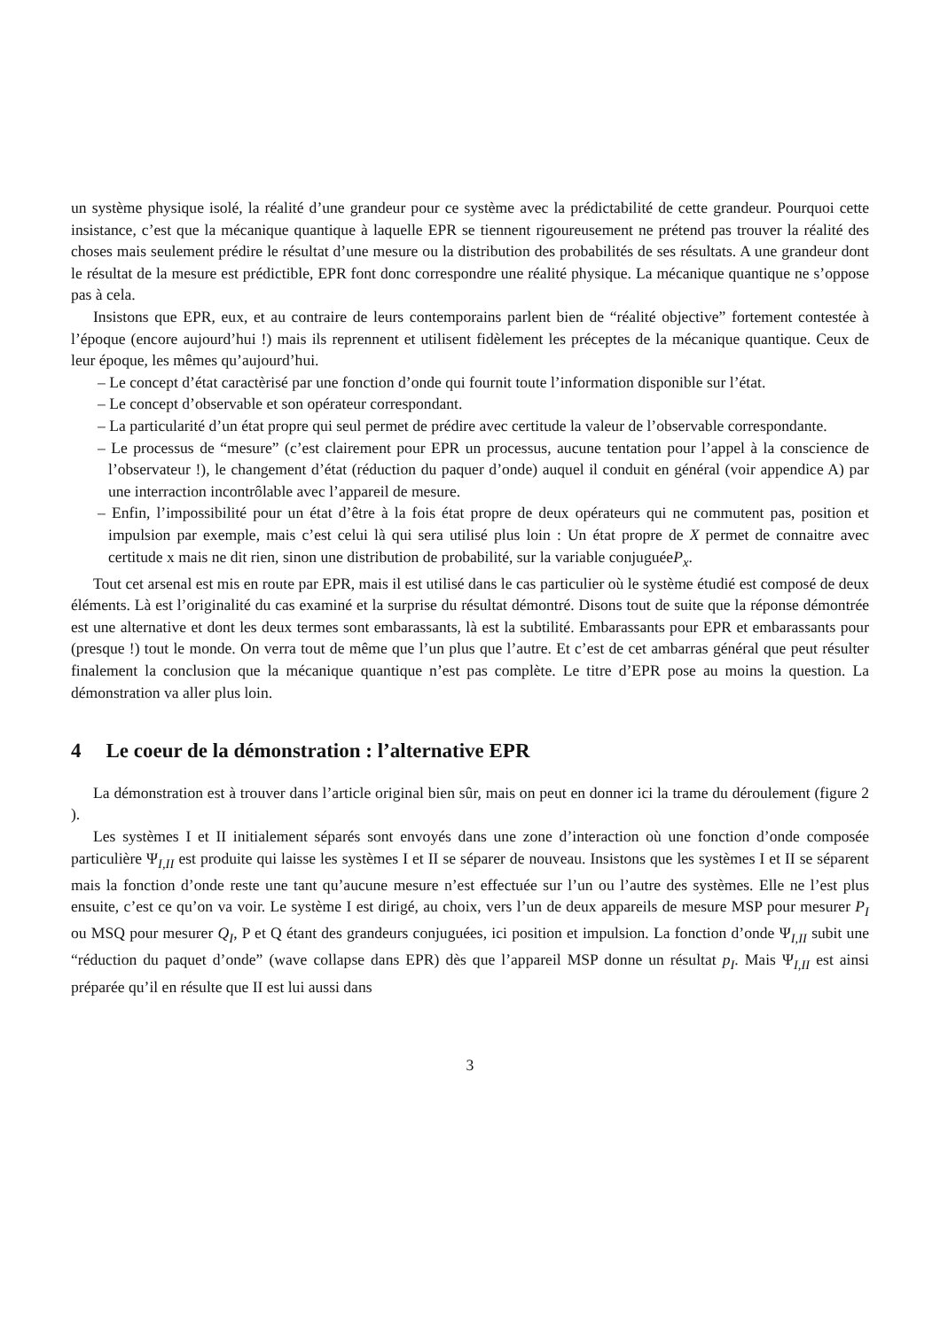un système physique isolé, la réalité d’une grandeur pour ce système avec la prédictabilité de cette grandeur. Pourquoi cette insistance, c’est que la mécanique quantique à laquelle EPR se tiennent rigoureusement ne prétend pas trouver la réalité des choses mais seulement prédire le résultat d’une mesure ou la distribution des probabilités de ses résultats. A une grandeur dont le résultat de la mesure est prédictible, EPR font donc correspondre une réalité physique. La mécanique quantique ne s’oppose pas à cela.
Insistons que EPR, eux, et au contraire de leurs contemporains parlent bien de “réalité objective” fortement contestée à l’époque (encore aujourd’hui !) mais ils reprennent et utilisent fidèlement les préceptes de la mécanique quantique. Ceux de leur époque, les mêmes qu’aujourd’hui.
– Le concept d’état caractèrisé par une fonction d’onde qui fournit toute l’information disponible sur l’état.
– Le concept d’observable et son opérateur correspondant.
– La particularité d’un état propre qui seul permet de prédire avec certitude la valeur de l’observable correspondante.
– Le processus de “mesure” (c’est clairement pour EPR un processus, aucune tentation pour l’appel à la conscience de l’observateur !), le changement d’état (réduction du paquer d’onde) auquel il conduit en général (voir appendice A) par une interraction incontrôlable avec l’appareil de mesure.
– Enfin, l’impossibilité pour un état d’être à la fois état propre de deux opérateurs qui ne commutent pas, position et impulsion par exemple, mais c’est celui là qui sera utilisé plus loin : Un état propre de X permet de connaitre avec certitude x mais ne dit rien, sinon une distribution de probabilité, sur la variable conjuguéeP<sub>x</sub>.
Tout cet arsenal est mis en route par EPR, mais il est utilisé dans le cas particulier où le système étudié est composé de deux éléments. Là est l’originalité du cas examiné et la surprise du résultat démontré. Disons tout de suite que la réponse démontrée est une alternative et dont les deux termes sont embarassants, là est la subtilité. Embarassants pour EPR et embarassants pour (presque !) tout le monde. On verra tout de même que l’un plus que l’autre. Et c’est de cet ambarras général que peut résulter finalement la conclusion que la mécanique quantique n’est pas complète. Le titre d’EPR pose au moins la question. La démonstration va aller plus loin.
4 Le coeur de la démonstration : l’alternative EPR
La démonstration est à trouver dans l’article original bien sûr, mais on peut en donner ici la trame du déroulement (figure 2 ).
Les systèmes I et II initialement séparés sont envoyés dans une zone d’interaction où une fonction d’onde composée particulière Ψ<sub>I,II</sub> est produite qui laisse les systèmes I et II se séparer de nouveau. Insistons que les systèmes I et II se séparent mais la fonction d’onde reste une tant qu’aucune mesure n’est effectuée sur l’un ou l’autre des systèmes. Elle ne l’est plus ensuite, c’est ce qu’on va voir. Le système I est dirigé, au choix, vers l’un de deux appareils de mesure MSP pour mesurer P<sub>I</sub> ou MSQ pour mesurer Q<sub>I</sub>, P et Q étant des grandeurs conjuguées, ici position et impulsion. La fonction d’onde Ψ<sub>I,II</sub> subit une “réduction du paquet d’onde” (wave collapse dans EPR) dès que l’appareil MSP donne un résultat p<sub>I</sub>. Mais Ψ<sub>I,II</sub> est ainsi préparée qu’il en résulte que II est lui aussi dans
3